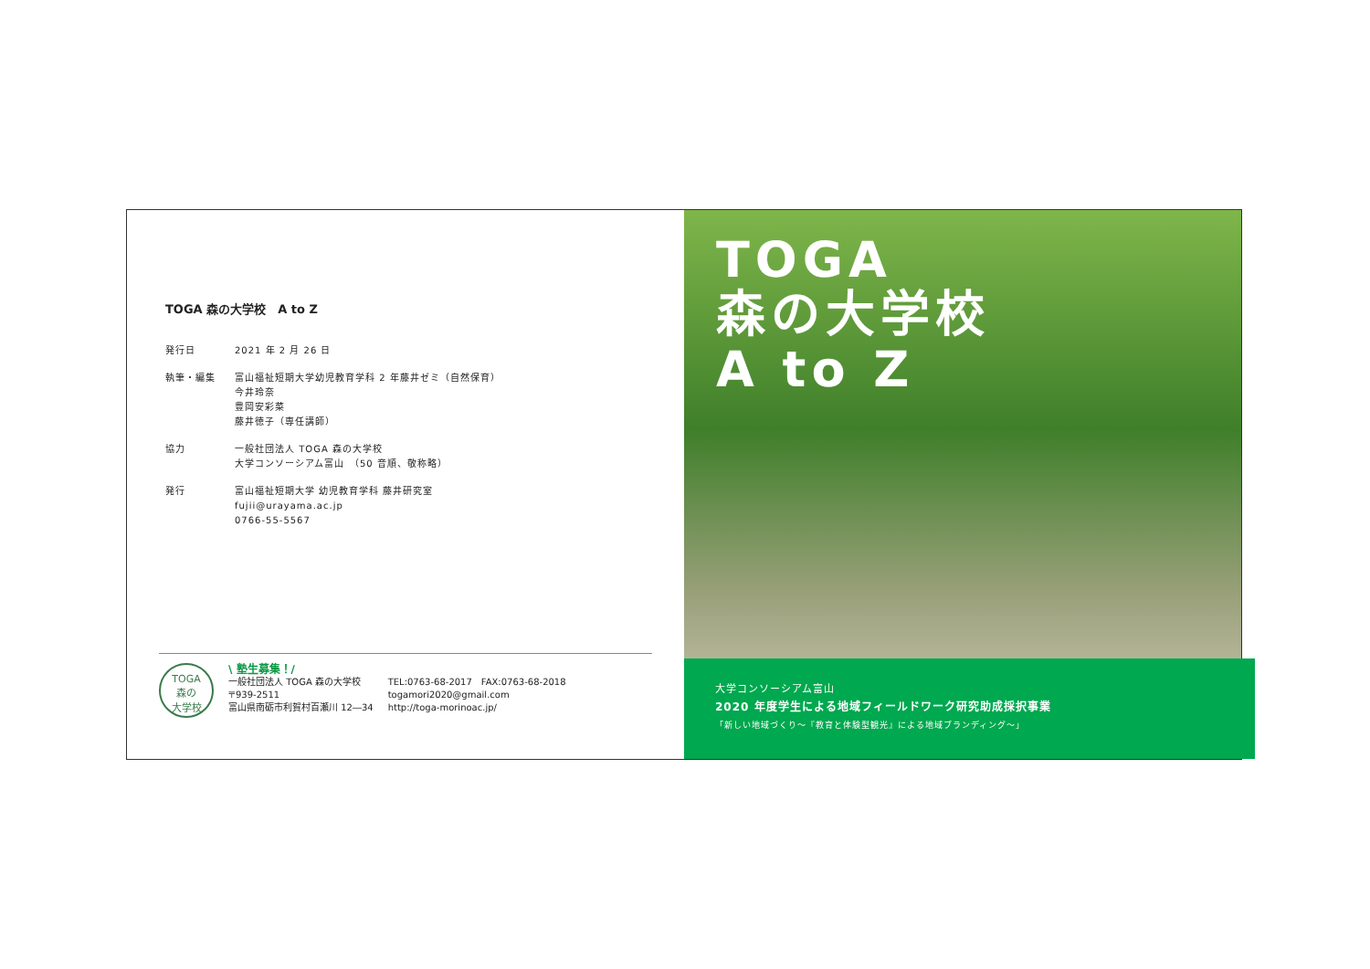TOGA 森の大学校　A to Z
発行日 2021 年 2 月 26 日
執筆・編集 富山福祉短期大学幼児教育学科 2 年藤井ゼミ（自然保育）
今井玲奈
豊岡安彩菜
藤井徳子（専任講師）
協力 一般社団法人 TOGA 森の大学校
大学コンソーシアム富山　（50 音順、敬称略）
発行 富山福祉短期大学 幼児教育学科 藤井研究室
fujii@urayama.ac.jp
0766-55-5567
TOGA
森の
大学校
\ 塾生募集！/
一般社団法人 TOGA 森の大学校
〒939-2511
富山県南砺市利賀村百瀬川 12―34
TEL:0763-68-2017　FAX:0763-68-2018
togamori2020@gmail.com
http://toga-morinoac.jp/
TOGA
森の大学校
A to Z
大学コンソーシアム富山
2020 年度学生による地域フィールドワーク研究助成採択事業
「新しい地域づくり～『教育と体験型観光』による地域ブランディング～」